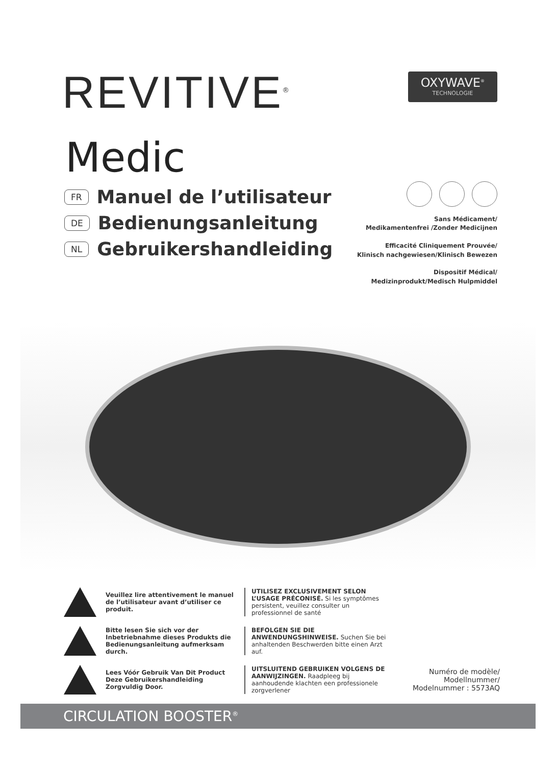REVITIVE<sup>®</sup>
OXYWAVE<sup>®</sup>
TECHNOLOGIE
Medic
FR Manuel de l’utilisateur
DE Bedienungsanleitung
NL Gebruikershandleiding
Sans Médicament/
Medikamentenfrei /Zonder Medicijnen
Efficacité Cliniquement Prouvée/
Klinisch nachgewiesen/Klinisch Bewezen
Dispositif Médical/
Medizinprodukt/Medisch Hulpmiddel
Veuillez lire attentivement le manuel de l’utilisateur avant d’utiliser ce produit.
UTILISEZ EXCLUSIVEMENT SELON L’USAGE PRÉCONISÉ. Si les symptômes persistent, veuillez consulter un professionnel de santé
Bitte lesen Sie sich vor der Inbetriebnahme dieses Produkts die Bedienungsanleitung aufmerksam durch.
BEFOLGEN SIE DIE ANWENDUNGSHINWEISE. Suchen Sie bei anhaltenden Beschwerden bitte einen Arzt auf.
Lees Vóór Gebruik Van Dit Product Deze Gebruikershandleiding Zorgvuldig Door.
UITSLUITEND GEBRUIKEN VOLGENS DE AANWIJZINGEN. Raadpleeg bij aanhoudende klachten een professionele zorgverlener
Numéro de modèle/
Modellnummer/
Modelnummer : 5573AQ
CIRCULATION BOOSTER<sup>®</sup>